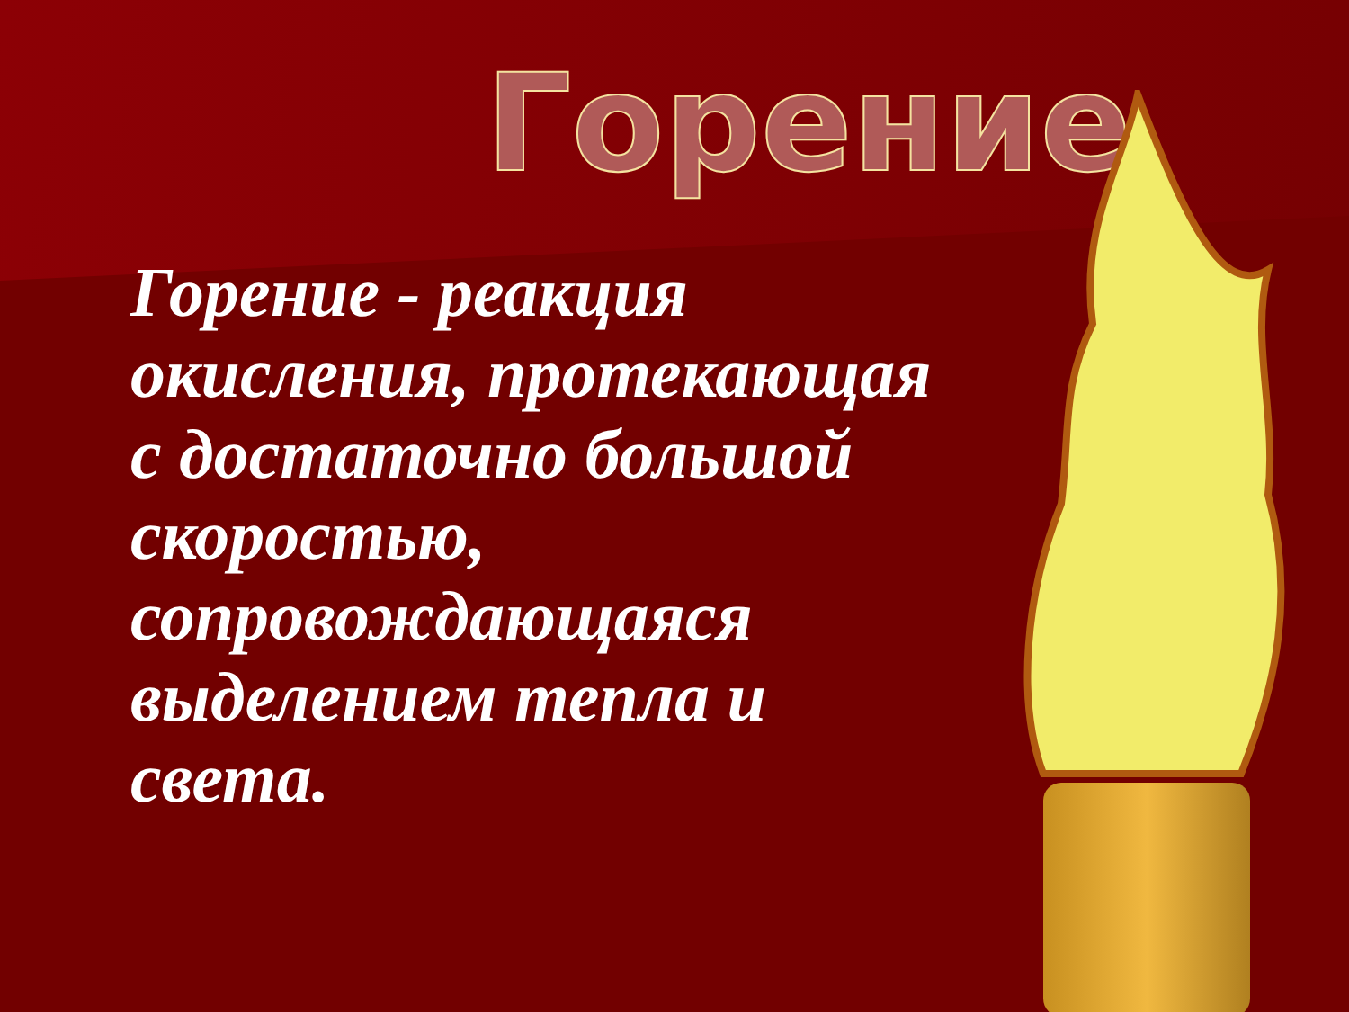Горение
Горение - реакция окисления, протекающая с достаточно большой скоростью, сопровождающаяся выделением тепла и света.